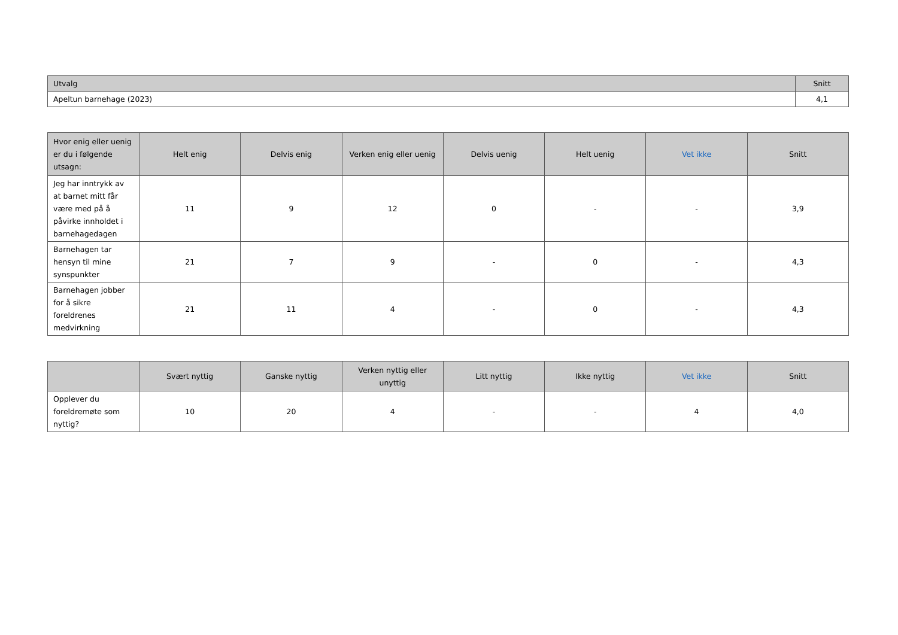| Utvalg | Snitt |
| --- | --- |
| Apeltun barnehage (2023) | 4,1 |
| Hvor enig eller uenig er du i følgende utsagn: | Helt enig | Delvis enig | Verken enig eller uenig | Delvis uenig | Helt uenig | Vet ikke | Snitt |
| --- | --- | --- | --- | --- | --- | --- | --- |
| Jeg har inntrykk av at barnet mitt får være med på å påvirke innholdet i barnehagedagen | 11 | 9 | 12 | 0 | - | - | 3,9 |
| Barnehagen tar hensyn til mine synspunkter | 21 | 7 | 9 | - | 0 | - | 4,3 |
| Barnehagen jobber for å sikre foreldrenes medvirkning | 21 | 11 | 4 | - | 0 | - | 4,3 |
| | Svært nyttig | Ganske nyttig | Verken nyttig eller unyttig | Litt nyttig | Ikke nyttig | Vet ikke | Snitt |
| --- | --- | --- | --- | --- | --- | --- | --- |
| Opplever du foreldremøte som nyttig? | 10 | 20 | 4 | - | - | 4 | 4,0 |